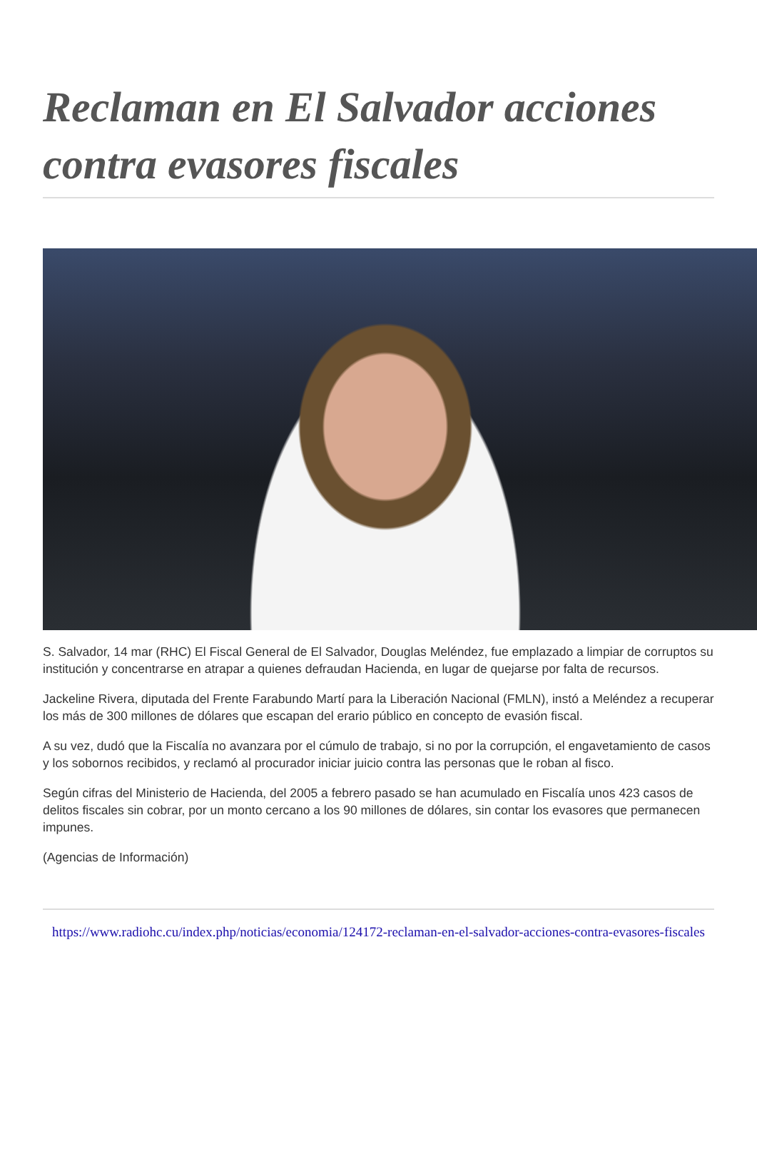Reclaman en El Salvador acciones contra evasores fiscales
S. Salvador, 14 mar (RHC) El Fiscal General de El Salvador, Douglas Meléndez, fue emplazado a limpiar de corruptos su institución y concentrarse en atrapar a quienes defraudan Hacienda, en lugar de quejarse por falta de recursos.
Jackeline Rivera, diputada del Frente Farabundo Martí para la Liberación Nacional (FMLN), instó a Meléndez a recuperar los más de 300 millones de dólares que escapan del erario público en concepto de evasión fiscal.
A su vez, dudó que la Fiscalía no avanzara por el cúmulo de trabajo, si no por la corrupción, el engavetamiento de casos y los sobornos recibidos, y reclamó al procurador iniciar juicio contra las personas que le roban al fisco.
Según cifras del Ministerio de Hacienda, del 2005 a febrero pasado se han acumulado en Fiscalía unos 423 casos de delitos fiscales sin cobrar, por un monto cercano a los 90 millones de dólares, sin contar los evasores que permanecen impunes.
(Agencias de Información)
https://www.radiohc.cu/index.php/noticias/economia/124172-reclaman-en-el-salvador-acciones-contra-evasores-fiscales